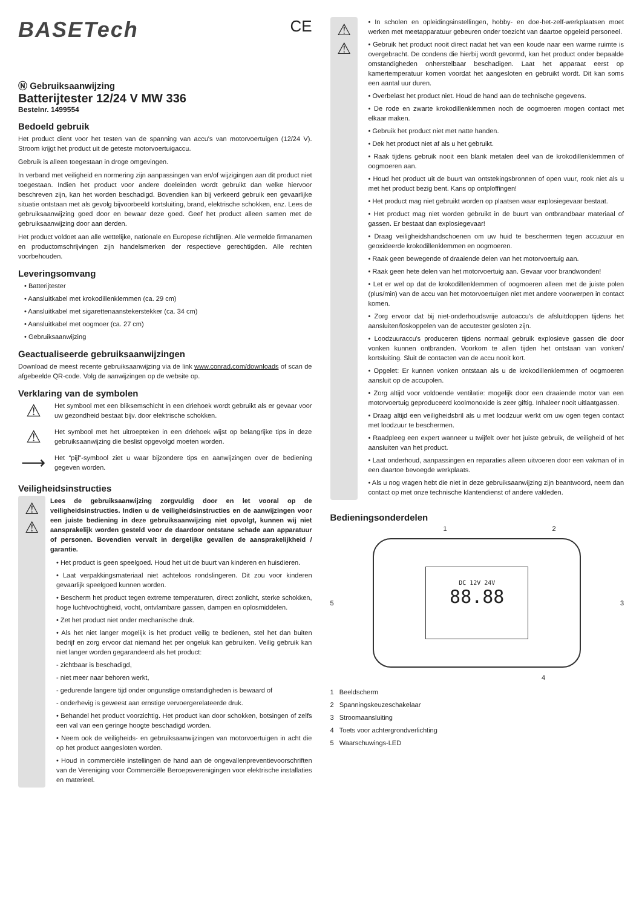BASETech CE
Ⓝ Gebruiksaanwijzing
Batterijtester 12/24 V MW 336
Bestelnr. 1499554
Bedoeld gebruik
Het product dient voor het testen van de spanning van accu's van motorvoertuigen (12/24 V). Stroom krijgt het product uit de geteste motorvoertuigaccu.
Gebruik is alleen toegestaan in droge omgevingen.
In verband met veiligheid en normering zijn aanpassingen van en/of wijzigingen aan dit product niet toegestaan. Indien het product voor andere doeleinden wordt gebruikt dan welke hiervoor beschreven zijn, kan het worden beschadigd. Bovendien kan bij verkeerd gebruik een gevaarlijke situatie ontstaan met als gevolg bijvoorbeeld kortsluiting, brand, elektrische schokken, enz. Lees de gebruiksaanwijzing goed door en bewaar deze goed. Geef het product alleen samen met de gebruiksaanwijzing door aan derden.
Het product voldoet aan alle wettelijke, nationale en Europese richtlijnen. Alle vermelde firmanamen en productomschrijvingen zijn handelsmerken der respectieve gerechtigden. Alle rechten voorbehouden.
Leveringsomvang
• Batterijtester
• Aansluitkabel met krokodillenklemmen (ca. 29 cm)
• Aansluitkabel met sigarettenaanstekerstekker (ca. 34 cm)
• Aansluitkabel met oogmoer (ca. 27 cm)
• Gebruiksaanwijzing
Geactualiseerde gebruiksaanwijzingen
Download de meest recente gebruiksaanwijzing via de link www.conrad.com/downloads of scan de afgebeelde QR-code. Volg de aanwijzingen op de website op.
Verklaring van de symbolen
⚠
Het symbool met een bliksemschicht in een driehoek wordt gebruikt als er gevaar voor uw gezondheid bestaat bijv. door elektrische schokken.
⚠
Het symbool met het uitroepteken in een driehoek wijst op belangrijke tips in deze gebruiksaanwijzing die beslist opgevolgd moeten worden.
⟶
Het “pijl”-symbool ziet u waar bijzondere tips en aanwijzingen over de bediening gegeven worden.
Veiligheidsinstructies
⚠
⚠
Lees de gebruiksaanwijzing zorgvuldig door en let vooral op de veiligheidsinstructies. Indien u de veiligheidsinstructies en de aanwijzingen voor een juiste bediening in deze gebruiksaanwijzing niet opvolgt, kunnen wij niet aansprakelijk worden gesteld voor de daardoor ontstane schade aan apparatuur of personen. Bovendien vervalt in dergelijke gevallen de aansprakelijkheid / garantie.
• Het product is geen speelgoed. Houd het uit de buurt van kinderen en huisdieren.
• Laat verpakkingsmateriaal niet achteloos rondslingeren. Dit zou voor kinderen gevaarlijk speelgoed kunnen worden.
• Bescherm het product tegen extreme temperaturen, direct zonlicht, sterke schokken, hoge luchtvochtigheid, vocht, ontvlambare gassen, dampen en oplosmiddelen.
• Zet het product niet onder mechanische druk.
• Als het niet langer mogelijk is het product veilig te bedienen, stel het dan buiten bedrijf en zorg ervoor dat niemand het per ongeluk kan gebruiken. Veilig gebruik kan niet langer worden gegarandeerd als het product:
- zichtbaar is beschadigd,
- niet meer naar behoren werkt,
- gedurende langere tijd onder ongunstige omstandigheden is bewaard of
- onderhevig is geweest aan ernstige vervoergerelateerde druk.
• Behandel het product voorzichtig. Het product kan door schokken, botsingen of zelfs een val van een geringe hoogte beschadigd worden.
• Neem ook de veiligheids- en gebruiksaanwijzingen van motorvoertuigen in acht die op het product aangesloten worden.
• Houd in commerciële instellingen de hand aan de ongevallenpreventievoorschriften van de Vereniging voor Commerciële Beroepsverenigingen voor elektrische installaties en materieel.
⚠
⚠
• In scholen en opleidingsinstellingen, hobby- en doe-het-zelf-werkplaatsen moet werken met meetapparatuur gebeuren onder toezicht van daartoe opgeleid personeel.
• Gebruik het product nooit direct nadat het van een koude naar een warme ruimte is overgebracht. De condens die hierbij wordt gevormd, kan het product onder bepaalde omstandigheden onherstelbaar beschadigen. Laat het apparaat eerst op kamertemperatuur komen voordat het aangesloten en gebruikt wordt. Dit kan soms een aantal uur duren.
• Overbelast het product niet. Houd de hand aan de technische gegevens.
• De rode en zwarte krokodillenklemmen noch de oogmoeren mogen contact met elkaar maken.
• Gebruik het product niet met natte handen.
• Dek het product niet af als u het gebruikt.
• Raak tijdens gebruik nooit een blank metalen deel van de krokodillenklemmen of oogmoeren aan.
• Houd het product uit de buurt van ontstekingsbronnen of open vuur, rook niet als u met het product bezig bent. Kans op ontploffingen!
• Het product mag niet gebruikt worden op plaatsen waar explosiegevaar bestaat.
• Het product mag niet worden gebruikt in de buurt van ontbrandbaar materiaal of gassen. Er bestaat dan explosiegevaar!
• Draag veiligheidshandschoenen om uw huid te beschermen tegen accuzuur en geoxideerde krokodillenklemmen en oogmoeren.
• Raak geen bewegende of draaiende delen van het motorvoertuig aan.
• Raak geen hete delen van het motorvoertuig aan. Gevaar voor brandwonden!
• Let er wel op dat de krokodillenklemmen of oogmoeren alleen met de juiste polen (plus/min) van de accu van het motorvoertuigen niet met andere voorwerpen in contact komen.
• Zorg ervoor dat bij niet-onderhoudsvrije autoaccu's de afsluitdoppen tijdens het aansluiten/loskoppelen van de accutester gesloten zijn.
• Loodzuuraccu's produceren tijdens normaal gebruik explosieve gassen die door vonken kunnen ontbranden. Voorkom te allen tijden het ontstaan van vonken/ kortsluiting. Sluit de contacten van de accu nooit kort.
• Opgelet: Er kunnen vonken ontstaan als u de krokodillenklemmen of oogmoeren aansluit op de accupolen.
• Zorg altijd voor voldoende ventilatie: mogelijk door een draaiende motor van een motorvoertuig geproduceerd koolmonoxide is zeer giftig. Inhaleer nooit uitlaatgassen.
• Draag altijd een veiligheidsbril als u met loodzuur werkt om uw ogen tegen contact met loodzuur te beschermen.
• Raadpleeg een expert wanneer u twijfelt over het juiste gebruik, de veiligheid of het aansluiten van het product.
• Laat onderhoud, aanpassingen en reparaties alleen uitvoeren door een vakman of in een daartoe bevoegde werkplaats.
• Als u nog vragen hebt die niet in deze gebruiksaanwijzing zijn beantwoord, neem dan contact op met onze technische klantendienst of andere vakleden.
Bedieningsonderdelen
1 2
5
DC 12V 24V
88.88
3
4
1 Beeldscherm
2 Spanningskeuzeschakelaar
3 Stroomaansluiting
4 Toets voor achtergrondverlichting
5 Waarschuwings-LED